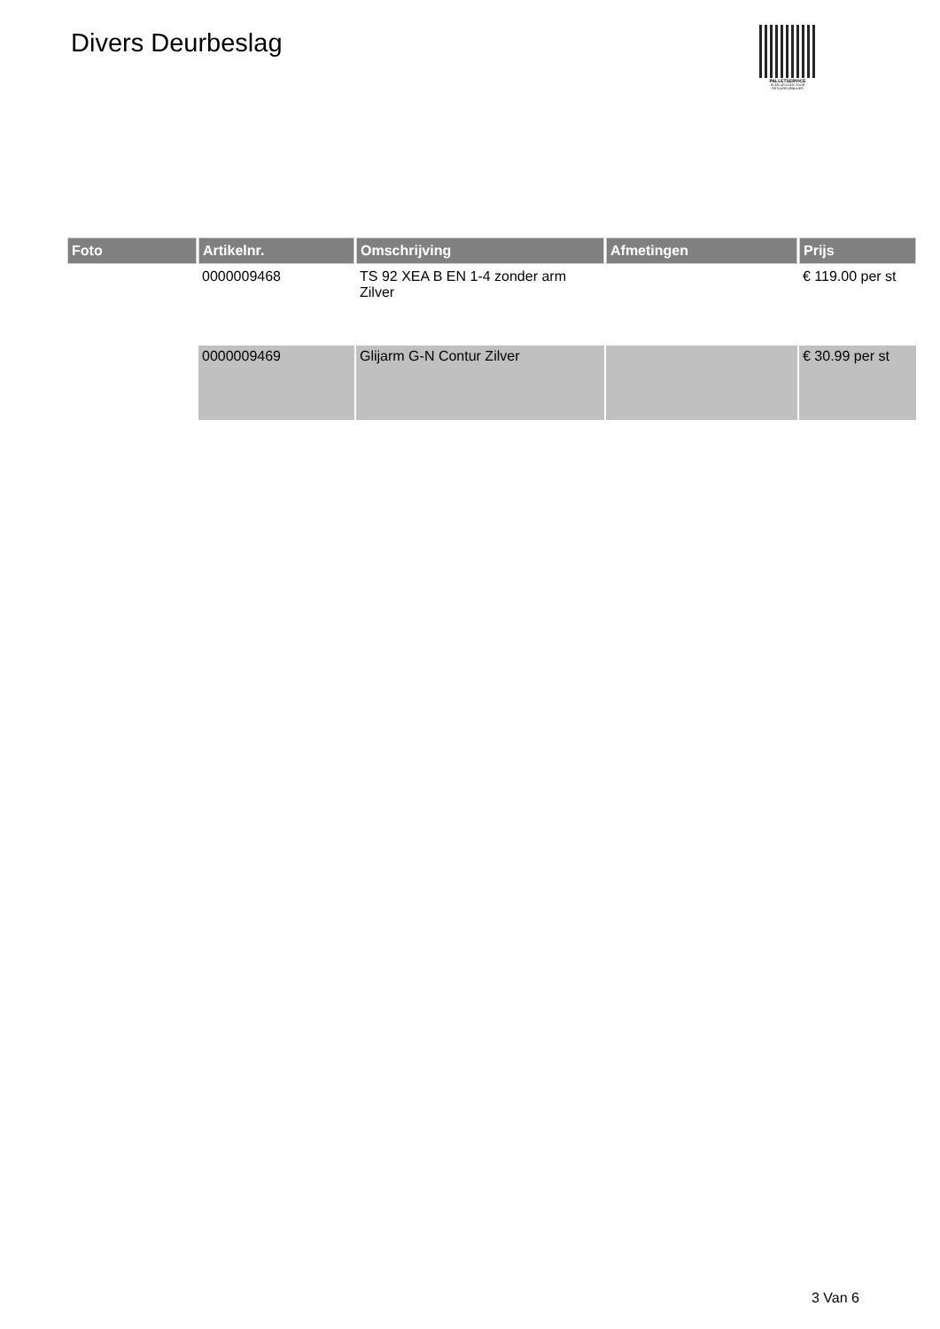Divers Deurbeslag
PALLETSERVICE
SCAN QR-CODE VOOR RETOURFORMULIER
| Foto | Artikelnr. | Omschrijving | Afmetingen | Prijs |
| --- | --- | --- | --- | --- |
| | 0000009468 | TS 92 XEA B EN 1-4 zonder arm Zilver | | € 119.00 per st |
| | 0000009469 | Glijarm G-N Contur Zilver | | € 30.99 per st |
3 Van 6